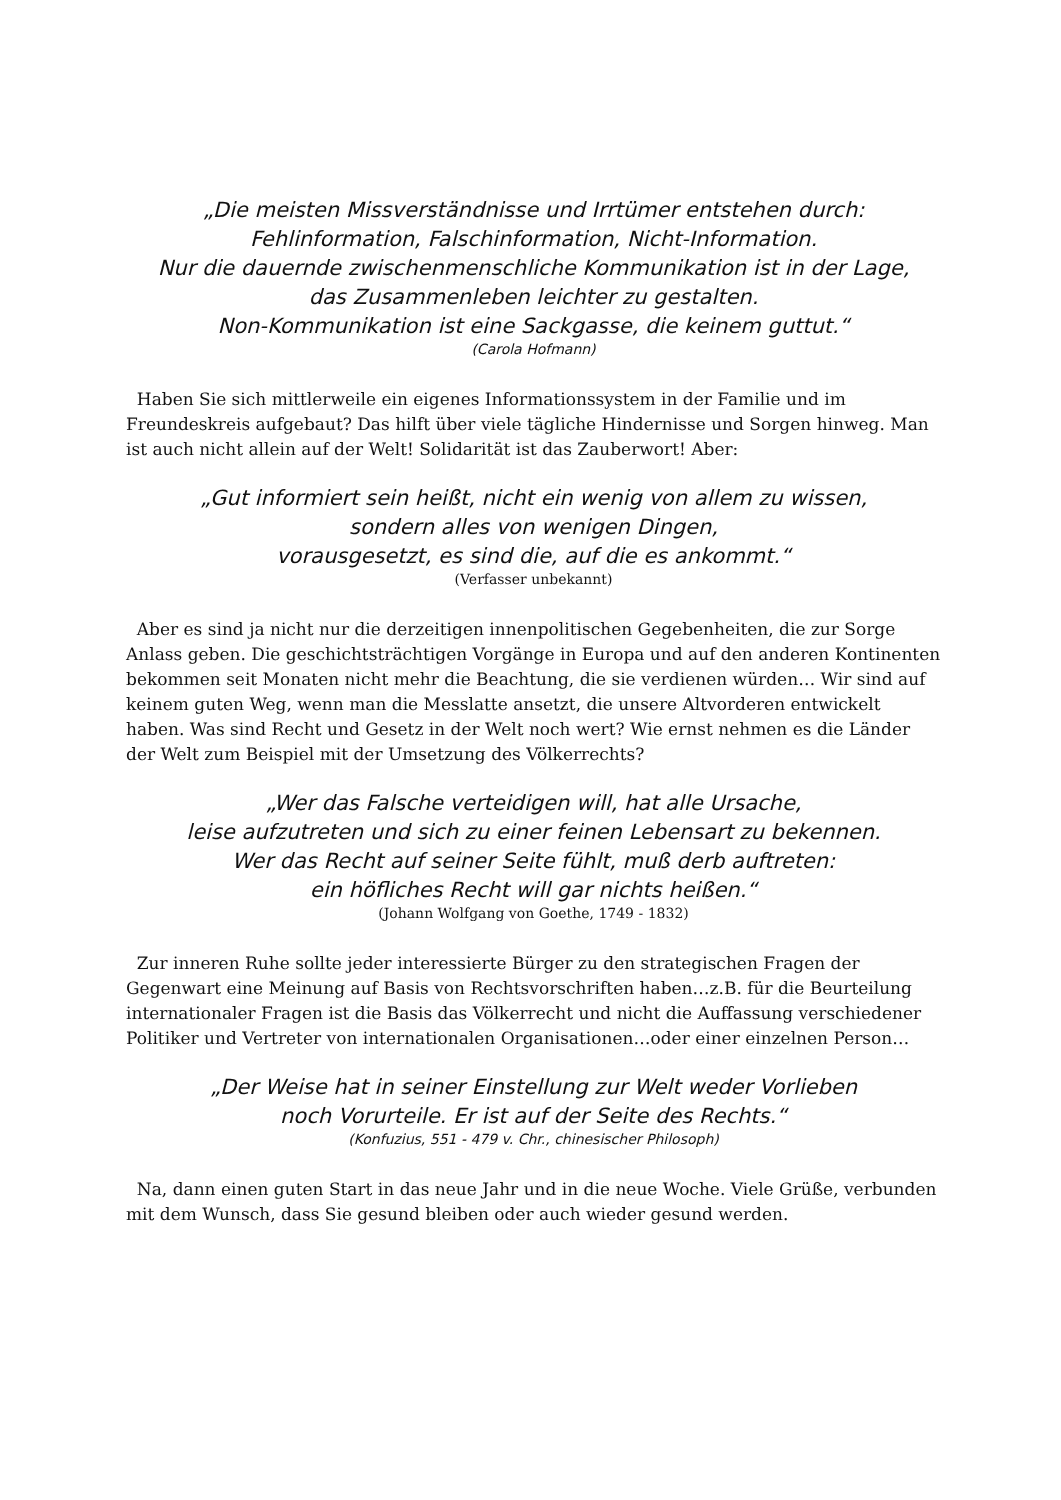„Die meisten Missverständnisse und Irrtümer entstehen durch:
Fehlinformation, Falschinformation, Nicht-Information.
Nur die dauernde zwischenmenschliche Kommunikation ist in der Lage,
das Zusammenleben leichter zu gestalten.
Non-Kommunikation ist eine Sackgasse, die keinem guttut.“
(Carola Hofmann)
Haben Sie sich mittlerweile ein eigenes Informationssystem in der Familie und im Freundeskreis aufgebaut? Das hilft über viele tägliche Hindernisse und Sorgen hinweg. Man ist auch nicht allein auf der Welt! Solidarität ist das Zauberwort! Aber:
„Gut informiert sein heißt, nicht ein wenig von allem zu wissen,
sondern alles von wenigen Dingen,
vorausgesetzt, es sind die, auf die es ankommt.“
(Verfasser unbekannt)
Aber es sind ja nicht nur die derzeitigen innenpolitischen Gegebenheiten, die zur Sorge Anlass geben. Die geschichtsträchtigen Vorgänge in Europa und auf den anderen Kontinenten bekommen seit Monaten nicht mehr die Beachtung, die sie verdienen würden… Wir sind auf keinem guten Weg, wenn man die Messlatte ansetzt, die unsere Altvorderen entwickelt haben. Was sind Recht und Gesetz in der Welt noch wert? Wie ernst nehmen es die Länder der Welt zum Beispiel mit der Umsetzung des Völkerrechts?
„Wer das Falsche verteidigen will, hat alle Ursache,
leise aufzutreten und sich zu einer feinen Lebensart zu bekennen.
Wer das Recht auf seiner Seite fühlt, muß derb auftreten:
ein höfliches Recht will gar nichts heißen.“
(Johann Wolfgang von Goethe, 1749 - 1832)
Zur inneren Ruhe sollte jeder interessierte Bürger zu den strategischen Fragen der Gegenwart eine Meinung auf Basis von Rechtsvorschriften haben…z.B. für die Beurteilung internationaler Fragen ist die Basis das Völkerrecht und nicht die Auffassung verschiedener Politiker und Vertreter von internationalen Organisationen…oder einer einzelnen Person…
„Der Weise hat in seiner Einstellung zur Welt weder Vorlieben
noch Vorurteile. Er ist auf der Seite des Rechts.“
(Konfuzius, 551 - 479 v. Chr., chinesischer Philosoph)
Na, dann einen guten Start in das neue Jahr und in die neue Woche. Viele Grüße, verbunden mit dem Wunsch, dass Sie gesund bleiben oder auch wieder gesund werden.